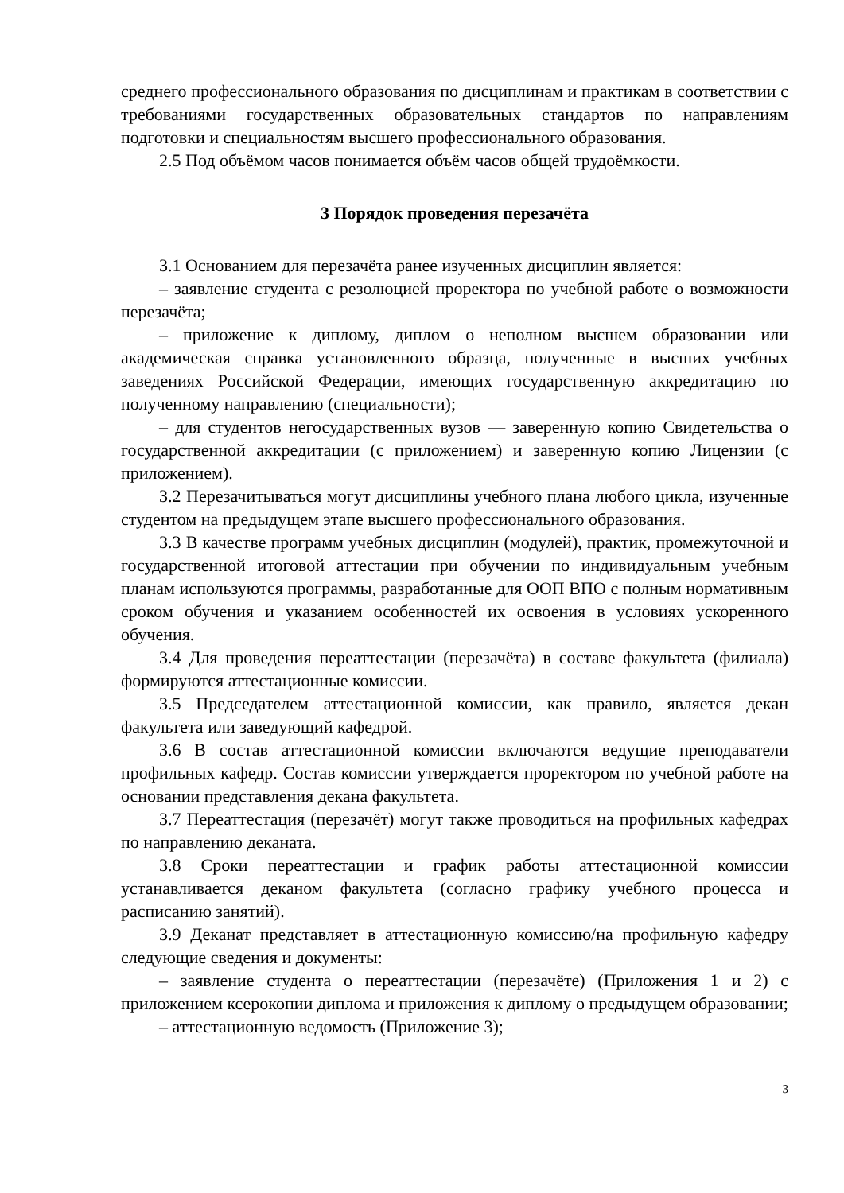среднего профессионального образования по дисциплинам и практикам в соответствии с требованиями государственных образовательных стандартов по направлениям подготовки и специальностям высшего профессионального образования.
2.5 Под объёмом часов понимается объём часов общей трудоёмкости.
3 Порядок проведения перезачёта
3.1 Основанием для перезачёта ранее изученных дисциплин является:
– заявление студента с резолюцией проректора по учебной работе о возможности перезачёта;
– приложение к диплому, диплом о неполном высшем образовании или академическая справка установленного образца, полученные в высших учебных заведениях Российской Федерации, имеющих государственную аккредитацию по полученному направлению (специальности);
– для студентов негосударственных вузов — заверенную копию Свидетельства о государственной аккредитации (с приложением) и заверенную копию Лицензии (с приложением).
3.2 Перезачитываться могут дисциплины учебного плана любого цикла, изученные студентом на предыдущем этапе высшего профессионального образования.
3.3 В качестве программ учебных дисциплин (модулей), практик, промежуточной и государственной итоговой аттестации при обучении по индивидуальным учебным планам используются программы, разработанные для ООП ВПО с полным нормативным сроком обучения и указанием особенностей их освоения в условиях ускоренного обучения.
3.4 Для проведения переаттестации (перезачёта) в составе факультета (филиала) формируются аттестационные комиссии.
3.5 Председателем аттестационной комиссии, как правило, является декан факультета или заведующий кафедрой.
3.6 В состав аттестационной комиссии включаются ведущие преподаватели профильных кафедр. Состав комиссии утверждается проректором по учебной работе на основании представления декана факультета.
3.7 Переаттестация (перезачёт) могут также проводиться на профильных кафедрах по направлению деканата.
3.8 Сроки переаттестации и график работы аттестационной комиссии устанавливается деканом факультета (согласно графику учебного процесса и расписанию занятий).
3.9 Деканат представляет в аттестационную комиссию/на профильную кафедру следующие сведения и документы:
– заявление студента о переаттестации (перезачёте) (Приложения 1 и 2) с приложением ксерокопии диплома и приложения к диплому о предыдущем образовании;
– аттестационную ведомость (Приложение 3);
3